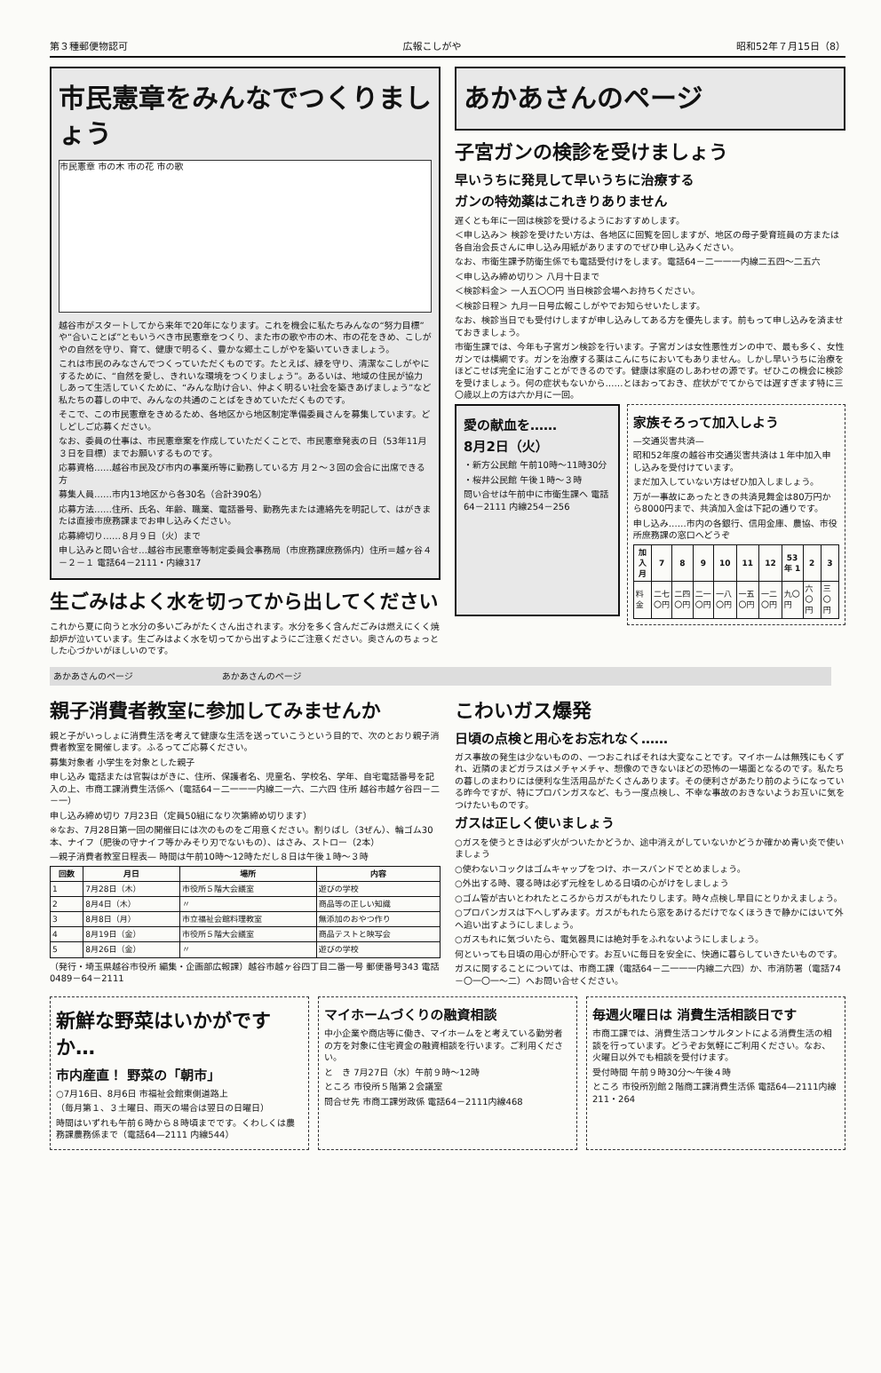第３種郵便物認可 広報こしがや 昭和52年７月15日（8）
市民憲章をみんなでつくりましょう
市民憲章 市の木 市の花 市の歌
越谷市がスタートしてから来年で20年になります。これを機会に私たちみんなの“努力目標”や“合いことば”ともいうべき市民憲章をつくり、また市の歌や市の木、市の花をきめ、こしがやの自然を守り、育て、健康で明るく、豊かな郷土こしがやを築いていきましょう。
これは市民のみなさんでつくっていただくものです。たとえば、緑を守り、清潔なこしがやにするために、“自然を愛し、きれいな環境をつくりましょう”。あるいは、地域の住民が協力しあって生活していくために、“みんな助け合い、仲よく明るい社会を築きあげましょう”など私たちの暮しの中で、みんなの共通のことばをきめていただくものです。
そこで、この市民憲章をきめるため、各地区から地区制定準備委員さんを募集しています。どしどしご応募ください。
なお、委員の仕事は、市民憲章案を作成していただくことで、市民憲章発表の日（53年11月３日を目標）までお願いするものです。
応募資格……越谷市民及び市内の事業所等に勤務している方 月２～３回の会合に出席できる方
募集人員……市内13地区から各30名（合計390名）
応募方法……住所、氏名、年齢、職業、電話番号、勤務先または連絡先を明記して、はがきまたは直接市庶務課までお申し込みください。
応募締切り……８月９日（火）まで
申し込みと問い合せ…越谷市民憲章等制定委員会事務局（市庶務課庶務係内）住所＝越ヶ谷４－２－１ 電話64－2111・内線317
生ごみはよく水を切ってから出してください
これから夏に向うと水分の多いごみがたくさん出されます。水分を多く含んだごみは燃えにくく焼却炉が泣いています。生ごみはよく水を切ってから出すようにご注意ください。奥さんのちょっとした心づかいがほしいのです。
あかあさんのページ
子宮ガンの検診を受けましょう
早いうちに発見して早いうちに治療する
ガンの特効薬はこれきりありません
遅くとも年に一回は検診を受けるようにおすすめします。
＜申し込み＞ 検診を受けたい方は、各地区に回覧を回しますが、地区の母子愛育班員の方または各自治会長さんに申し込み用紙がありますのでぜひ申し込みください。
なお、市衛生課予防衛生係でも電話受付けをします。電話64－二一一一内線二五四～二五六
＜申し込み締め切り＞ 八月十日まで
＜検診料金＞ 一人五〇〇円 当日検診会場へお持ちください。
＜検診日程＞ 九月一日号広報こしがやでお知らせいたします。
なお、検診当日でも受付けしますが申し込みしてある方を優先します。前もって申し込みを済ませておきましょう。
市衛生課では、今年も子宮ガン検診を行います。子宮ガンは女性悪性ガンの中で、最も多く、女性ガンでは横綱です。ガンを治療する薬はこんにちにおいてもありません。しかし早いうちに治療をほどこせば完全に治すことができるのです。健康は家庭のしあわせの源です。ぜひこの機会に検診を受けましょう。何の症状もないから……とほおっておき、症状がでてからでは遅すぎます特に三〇歳以上の方は六か月に一回。
愛の献血を……
8月2日（火）
・新方公民館 午前10時～11時30分
・桜井公民館 午後１時～３時
問い合せは午前中に市衛生課へ 電話 64－2111 内線254－256
家族そろって加入しよう
—交通災害共済—
昭和52年度の越谷市交通災害共済は１年中加入申し込みを受付けています。
まだ加入していない方はぜひ加入しましょう。
万が一事故にあったときの共済見舞金は80万円から8000円まで、共済加入金は下記の通りです。
申し込み……市内の各銀行、信用金庫、農協、市役所庶務課の窓口へどうぞ
| 加入月 | 7 | 8 | 9 | 10 | 11 | 12 | 53年 1 | 2 | 3 |
| --- | --- | --- | --- | --- | --- | --- | --- | --- | --- |
| 料金 | 二七〇円 | 二四〇円 | 二一〇円 | 一八〇円 | 一五〇円 | 一二〇円 | 九〇円 | 六〇円 | 三〇円 |
あかあさんのページ　　　　　　　　　　あかあさんのページ
親子消費者教室に参加してみませんか
親と子がいっしょに消費生活を考えて健康な生活を送っていこうという目的で、次のとおり親子消費者教室を開催します。ふるってご応募ください。
募集対象者 小学生を対象とした親子
申し込み 電話または官製はがきに、住所、保護者名、児童名、学校名、学年、自宅電話番号を記入の上、市商工課消費生活係へ（電話64－二一一一内線二一六、二六四 住所 越谷市越ケ谷四－二－一）
申し込み締め切り 7月23日（定員50組になり次第締め切ります）
※なお、7月28日第一回の開催日には次のものをご用意ください。割りばし（3ぜん）、輪ゴム30本、ナイフ（肥後の守ナイフ等かみそり刃でないもの）、はさみ、ストロー（2本）
—親子消費者教室日程表— 時間は午前10時～12時ただし８日は午後１時～３時
| 回数 | 月日 | 場所 | 内容 |
| --- | --- | --- | --- |
| 1 | 7月28日（木） | 市役所５階大会議室 | 遊びの学校 |
| 2 | 8月4日（木） | 〃 | 商品等の正しい知識 |
| 3 | 8月8日（月） | 市立福祉会館料理教室 | 無添加のおやつ作り |
| 4 | 8月19日（金） | 市役所５階大会議室 | 商品テストと映写会 |
| 5 | 8月26日（金） | 〃 | 遊びの学校 |
（発行・埼玉県越谷市役所 編集・企画部広報課）越谷市越ヶ谷四丁目二番一号 郵便番号343 電話0489－64－2111
こわいガス爆発
日頃の点検と用心をお忘れなく……
ガス事故の発生は少ないものの、一つおこればそれは大変なことです。マイホームは無残にもくずれ、近隣のまどガラスはメチャメチャ、想像のできないほどの恐怖の一場面となるのです。私たちの暮しのまわりには便利な生活用品がたくさんあります。その便利さがあたり前のようになっている昨今ですが、特にプロパンガスなど、もう一度点検し、不幸な事故のおきないようお互いに気をつけたいものです。
ガスは正しく使いましょう
○ガスを使うときは必ず火がついたかどうか、途中消えがしていないかどうか確かめ青い炎で使いましょう
○使わないコックはゴムキャップをつけ、ホースバンドでとめましょう。
○外出する時、寝る時は必ず元栓をしめる日頃の心がけをしましょう
○ゴム管が古いとわれたところからガスがもれたりします。時々点検し早目にとりかえましょう。
○プロパンガスは下へしずみます。ガスがもれたら窓をあけるだけでなくほうきで静かにはいて外へ追い出すようにしましょう。
○ガスもれに気づいたら、電気器具には絶対手をふれないようにしましょう。
何といっても日頃の用心が肝心です。お互いに毎日を安全に、快適に暮らしていきたいものです。
ガスに関することについては、市商工課（電話64－二一一一内線二六四）か、市消防署（電話74－〇一〇一～二）へお問い合せください。
新鮮な野菜はいかがですか…
市内産直！ 野菜の「朝市」
○7月16日、8月6日 市福祉会館東側道路上
（毎月第１、３土曜日、雨天の場合は翌日の日曜日）
時間はいずれも午前６時から８時頃までです。くわしくは農務課農務係まで（電話64—2111 内線544）
マイホームづくりの融資相談
中小企業や商店等に働き、マイホームをと考えている勤労者の方を対象に住宅資金の融資相談を行います。ご利用ください。
と　き 7月27日（水）午前９時～12時
ところ 市役所５階第２会議室
問合せ先 市商工課労政係 電話64－2111内線468
毎週火曜日は 消費生活相談日です
市商工課では、消費生活コンサルタントによる消費生活の相談を行っています。どうぞお気軽にご利用ください。なお、火曜日以外でも相談を受付けます。
受付時間 午前９時30分～午後４時
ところ 市役所別館２階商工課消費生活係 電話64—2111内線211・264